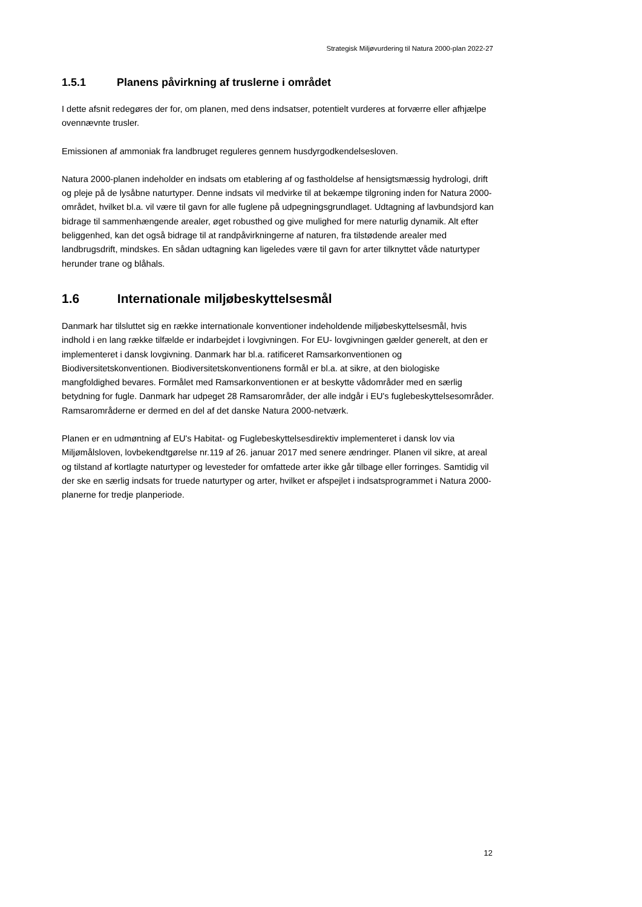Strategisk Miljøvurdering til Natura 2000-plan 2022-27
1.5.1 Planens påvirkning af truslerne i området
I dette afsnit redegøres der for, om planen, med dens indsatser, potentielt vurderes at forværre eller afhjælpe ovennævnte trusler.
Emissionen af ammoniak fra landbruget reguleres gennem husdyrgodkendelsesloven.
Natura 2000-planen indeholder en indsats om etablering af og fastholdelse af hensigtsmæssig hydrologi, drift og pleje på de lysåbne naturtyper. Denne indsats vil medvirke til at bekæmpe tilgroning inden for Natura 2000-området, hvilket bl.a. vil være til gavn for alle fuglene på udpegningsgrundlaget. Udtagning af lavbundsjord kan bidrage til sammenhængende arealer, øget robusthed og give mulighed for mere naturlig dynamik. Alt efter beliggenhed, kan det også bidrage til at randpåvirkningerne af naturen, fra tilstødende arealer med landbrugsdrift, mindskes. En sådan udtagning kan ligeledes være til gavn for arter tilknyttet våde naturtyper herunder trane og blåhals.
1.6 Internationale miljøbeskyttelsesmål
Danmark har tilsluttet sig en række internationale konventioner indeholdende miljøbeskyttelsesmål, hvis indhold i en lang række tilfælde er indarbejdet i lovgivningen. For EU- lovgivningen gælder generelt, at den er implementeret i dansk lovgivning. Danmark har bl.a. ratificeret Ramsarkonventionen og Biodiversitetskonventionen. Biodiversitetskonventionens formål er bl.a. at sikre, at den biologiske mangfoldighed bevares. Formålet med Ramsarkonventionen er at beskytte vådområder med en særlig betydning for fugle. Danmark har udpeget 28 Ramsarområder, der alle indgår i EU's fuglebeskyttelsesområder. Ramsarområderne er dermed en del af det danske Natura 2000-netværk.
Planen er en udmøntning af EU's Habitat- og Fuglebeskyttelsesdirektiv implementeret i dansk lov via Miljømålsloven, lovbekendtgørelse nr.119 af 26. januar 2017 med senere ændringer. Planen vil sikre, at areal og tilstand af kortlagte naturtyper og levesteder for omfattede arter ikke går tilbage eller forringes. Samtidig vil der ske en særlig indsats for truede naturtyper og arter, hvilket er afspejlet i indsatsprogrammet i Natura 2000-planerne for tredje planperiode.
12